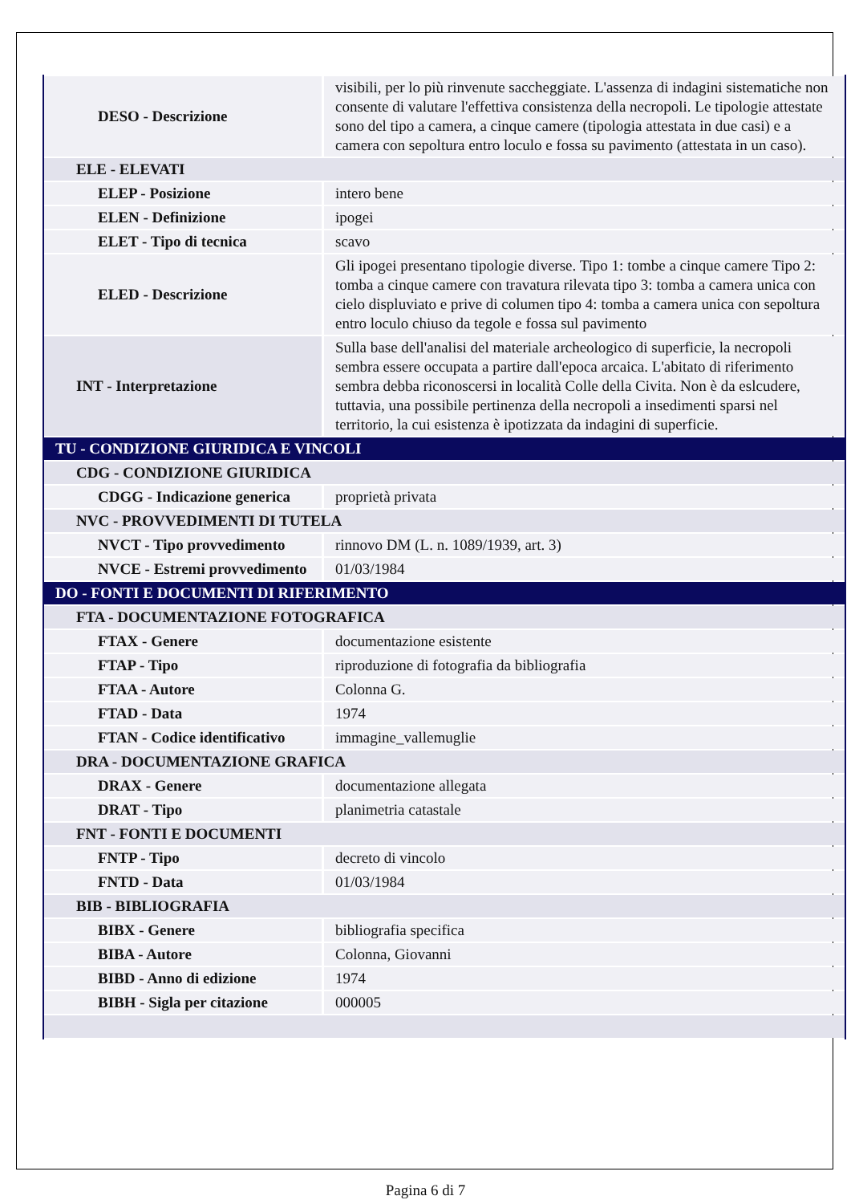| DESO - Descrizione | visibili, per lo più rinvenute saccheggiate. L'assenza di indagini sistematiche non consente di valutare l'effettiva consistenza della necropoli. Le tipologie attestate sono del tipo a camera, a cinque camere (tipologia attestata in due casi) e a camera con sepoltura entro loculo e fossa su pavimento (attestata in un caso). |
| ELE - ELEVATI | |
| ELEP - Posizione | intero bene |
| ELEN - Definizione | ipogei |
| ELET - Tipo di tecnica | scavo |
| ELED - Descrizione | Gli ipogei presentano tipologie diverse. Tipo 1: tombe a cinque camere Tipo 2: tomba a cinque camere con travatura rilevata tipo 3: tomba a camera unica con cielo displuviato e prive di columen tipo 4: tomba a camera unica con sepoltura entro loculo chiuso da tegole e fossa sul pavimento |
| INT - Interpretazione | Sulla base dell'analisi del materiale archeologico di superficie, la necropoli sembra essere occupata a partire dall'epoca arcaica. L'abitato di riferimento sembra debba riconoscersi in località Colle della Civita. Non è da eslcudere, tuttavia, una possibile pertinenza della necropoli a insedimenti sparsi nel territorio, la cui esistenza è ipotizzata da indagini di superficie. |
| TU - CONDIZIONE GIURIDICA E VINCOLI | |
| CDG - CONDIZIONE GIURIDICA | |
| CDGG - Indicazione generica | proprietà privata |
| NVC - PROVVEDIMENTI DI TUTELA | |
| NVCT - Tipo provvedimento | rinnovo DM (L. n. 1089/1939, art. 3) |
| NVCE - Estremi provvedimento | 01/03/1984 |
| DO - FONTI E DOCUMENTI DI RIFERIMENTO | |
| FTA - DOCUMENTAZIONE FOTOGRAFICA | |
| FTAX - Genere | documentazione esistente |
| FTAP - Tipo | riproduzione di fotografia da bibliografia |
| FTAA - Autore | Colonna G. |
| FTAD - Data | 1974 |
| FTAN - Codice identificativo | immagine_vallemuglie |
| DRA - DOCUMENTAZIONE GRAFICA | |
| DRAX - Genere | documentazione allegata |
| DRAT - Tipo | planimetria catastale |
| FNT - FONTI E DOCUMENTI | |
| FNTP - Tipo | decreto di vincolo |
| FNTD - Data | 01/03/1984 |
| BIB - BIBLIOGRAFIA | |
| BIBX - Genere | bibliografia specifica |
| BIBA - Autore | Colonna, Giovanni |
| BIBD - Anno di edizione | 1974 |
| BIBH - Sigla per citazione | 000005 |
Pagina 6 di 7